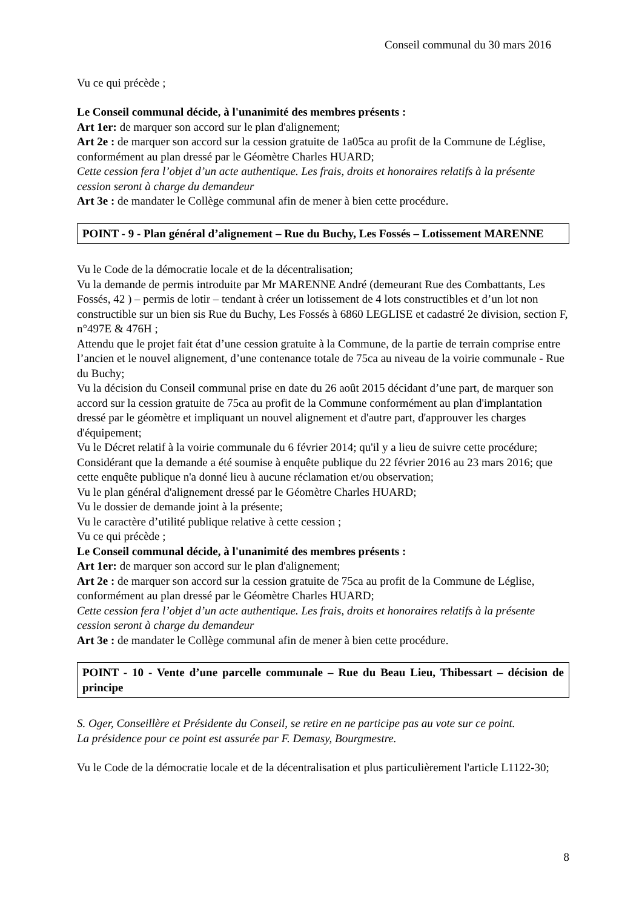Conseil communal du 30 mars 2016
Vu ce qui précède ;
Le Conseil communal décide, à l'unanimité des membres présents :
Art 1er: de marquer son accord sur le plan d'alignement;
Art 2e : de marquer son accord sur la cession gratuite de 1a05ca au profit de la Commune de Léglise, conformément au plan dressé par le Géomètre Charles HUARD;
Cette cession fera l’objet d’un acte authentique. Les frais, droits et honoraires relatifs à la présente cession seront à charge du demandeur
Art 3e : de mandater le Collège communal afin de mener à bien cette procédure.
POINT - 9 - Plan général d’alignement – Rue du Buchy, Les Fossés – Lotissement MARENNE
Vu le Code de la démocratie locale et de la décentralisation;
Vu la demande de permis introduite par Mr MARENNE André (demeurant Rue des Combattants, Les Fossés, 42 ) – permis de lotir – tendant à créer un lotissement de 4 lots constructibles et d’un lot non constructible sur un bien sis Rue du Buchy, Les Fossés à 6860 LEGLISE et cadastré 2e division, section F, n°497E & 476H ;
Attendu que le projet fait état d’une cession gratuite à la Commune, de la partie de terrain comprise entre l’ancien et le nouvel alignement, d’une contenance totale de 75ca au niveau de la voirie communale - Rue du Buchy;
Vu la décision du Conseil communal prise en date du 26 août 2015 décidant d’une part, de marquer son accord sur la cession gratuite de 75ca au profit de la Commune conformément au plan d'implantation dressé par le géomètre et impliquant un nouvel alignement et d'autre part, d'approuver les charges d'équipement;
Vu le Décret relatif à la voirie communale du 6 février 2014; qu'il y a lieu de suivre cette procédure;
Considérant que la demande a été soumise à enquête publique du 22 février 2016 au 23 mars 2016; que cette enquête publique n'a donné lieu à aucune réclamation et/ou observation;
Vu le plan général d'alignement dressé par le Géomètre Charles HUARD;
Vu le dossier de demande joint à la présente;
Vu le caractère d’utilité publique relative à cette cession ;
Vu ce qui précède ;
Le Conseil communal décide, à l'unanimité des membres présents :
Art 1er: de marquer son accord sur le plan d'alignement;
Art 2e : de marquer son accord sur la cession gratuite de 75ca au profit de la Commune de Léglise, conformément au plan dressé par le Géomètre Charles HUARD;
Cette cession fera l’objet d’un acte authentique. Les frais, droits et honoraires relatifs à la présente cession seront à charge du demandeur
Art 3e : de mandater le Collège communal afin de mener à bien cette procédure.
POINT - 10 - Vente d’une parcelle communale – Rue du Beau Lieu, Thibessart – décision de principe
S. Oger, Conseillère et Présidente du Conseil, se retire en ne participe pas au vote sur ce point.
La présidence pour ce point est assurée par F. Demasy, Bourgmestre.
Vu le Code de la démocratie locale et de la décentralisation et plus particulièrement l'article L1122-30;
8